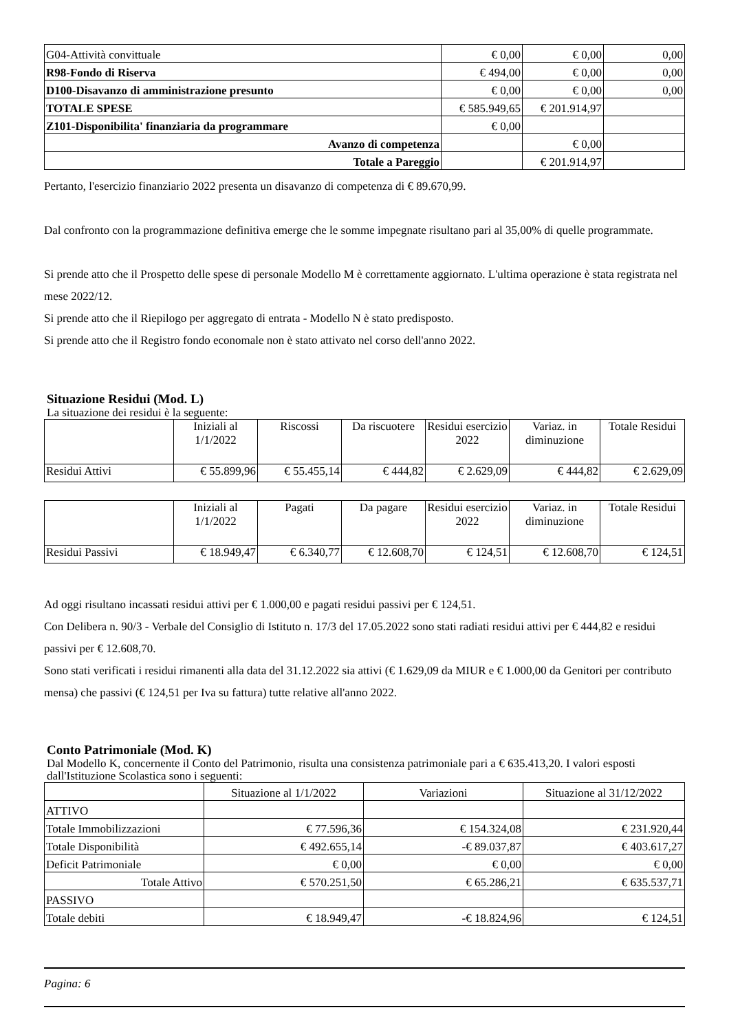| G04-Attività convittuale | € 0,00 | € 0,00 | 0,00 |
| R98-Fondo di Riserva | € 494,00 | € 0,00 | 0,00 |
| D100-Disavanzo di amministrazione presunto | € 0,00 | € 0,00 | 0,00 |
| TOTALE SPESE | € 585.949,65 | € 201.914,97 | |
| Z101-Disponibilita' finanziaria da programmare | € 0,00 | | |
| Avanzo di competenza | | € 0,00 | |
| Totale a Pareggio | | € 201.914,97 | |
Pertanto, l'esercizio finanziario 2022 presenta un disavanzo di competenza di € 89.670,99.
Dal confronto con la programmazione definitiva emerge che le somme impegnate risultano pari al 35,00% di quelle programmate.
Si prende atto che il Prospetto delle spese di personale Modello M è correttamente aggiornato. L'ultima operazione è stata registrata nel mese 2022/12.
Si prende atto che il Riepilogo per aggregato di entrata - Modello N è stato predisposto.
Si prende atto che il Registro fondo economale non è stato attivato nel corso dell'anno 2022.
Situazione Residui (Mod. L)
La situazione dei residui è la seguente:
| | Iniziali al 1/1/2022 | Riscossi | Da riscuotere | Residui esercizio 2022 | Variaz. in diminuzione | Totale Residui |
| --- | --- | --- | --- | --- | --- | --- |
| Residui Attivi | € 55.899,96 | € 55.455,14 | € 444,82 | € 2.629,09 | € 444,82 | € 2.629,09 |
| | Iniziali al 1/1/2022 | Pagati | Da pagare | Residui esercizio 2022 | Variaz. in diminuzione | Totale Residui |
| --- | --- | --- | --- | --- | --- | --- |
| Residui Passivi | € 18.949,47 | € 6.340,77 | € 12.608,70 | € 124,51 | € 12.608,70 | € 124,51 |
Ad oggi risultano incassati residui attivi per € 1.000,00 e pagati residui passivi per € 124,51.
Con Delibera n. 90/3 - Verbale del Consiglio di Istituto n. 17/3 del 17.05.2022 sono stati radiati residui attivi per € 444,82 e residui passivi per € 12.608,70.
Sono stati verificati i residui rimanenti alla data del 31.12.2022 sia attivi (€ 1.629,09 da MIUR e € 1.000,00 da Genitori per contributo mensa) che passivi (€ 124,51 per Iva su fattura) tutte relative all'anno 2022.
Conto Patrimoniale (Mod. K)
Dal Modello K, concernente il Conto del Patrimonio, risulta una consistenza patrimoniale pari a € 635.413,20. I valori esposti dall'Istituzione Scolastica sono i seguenti:
| | Situazione al 1/1/2022 | Variazioni | Situazione al 31/12/2022 |
| --- | --- | --- | --- |
| ATTIVO | | | |
| Totale Immobilizzazioni | € 77.596,36 | € 154.324,08 | € 231.920,44 |
| Totale Disponibilità | € 492.655,14 | -€ 89.037,87 | € 403.617,27 |
| Deficit Patrimoniale | € 0,00 | € 0,00 | € 0,00 |
| Totale Attivo | € 570.251,50 | € 65.286,21 | € 635.537,71 |
| PASSIVO | | | |
| Totale debiti | € 18.949,47 | -€ 18.824,96 | € 124,51 |
Pagina: 6